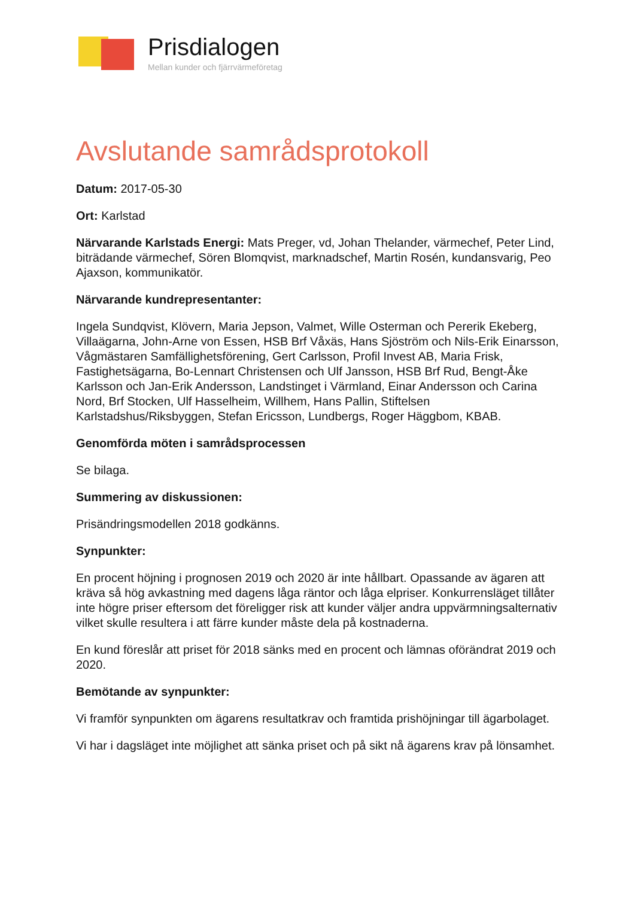Prisdialogen
Mellan kunder och fjärrvärmeföretag
Avslutande samrådsprotokoll
Datum: 2017-05-30
Ort: Karlstad
Närvarande Karlstads Energi: Mats Preger, vd, Johan Thelander, värmechef, Peter Lind, biträdande värmechef, Sören Blomqvist, marknadschef, Martin Rosén, kundansvarig, Peo Ajaxson, kommunikatör.
Närvarande kundrepresentanter:
Ingela Sundqvist, Klövern, Maria Jepson, Valmet, Wille Osterman och Pererik Ekeberg, Villaägarna, John-Arne von Essen, HSB Brf Våxäs, Hans Sjöström och Nils-Erik Einarsson, Vågmästaren Samfällighetsförening, Gert Carlsson, Profil Invest AB, Maria Frisk, Fastighetsägarna, Bo-Lennart Christensen och Ulf Jansson, HSB Brf Rud, Bengt-Åke Karlsson och Jan-Erik Andersson, Landstinget i Värmland, Einar Andersson och Carina Nord, Brf Stocken, Ulf Hasselheim, Willhem, Hans Pallin, Stiftelsen Karlstadshus/Riksbyggen, Stefan Ericsson, Lundbergs, Roger Häggbom, KBAB.
Genomförda möten i samrådsprocessen
Se bilaga.
Summering av diskussionen:
Prisändringsmodellen 2018 godkänns.
Synpunkter:
En procent höjning i prognosen 2019 och 2020 är inte hållbart. Opassande av ägaren att kräva så hög avkastning med dagens låga räntor och låga elpriser. Konkurrensläget tillåter inte högre priser eftersom det föreligger risk att kunder väljer andra uppvärmningsalternativ vilket skulle resultera i att färre kunder måste dela på kostnaderna.
En kund föreslår att priset för 2018 sänks med en procent och lämnas oförändrat 2019 och 2020.
Bemötande av synpunkter:
Vi framför synpunkten om ägarens resultatkrav och framtida prishöjningar till ägarbolaget.
Vi har i dagsläget inte möjlighet att sänka priset och på sikt nå ägarens krav på lönsamhet.